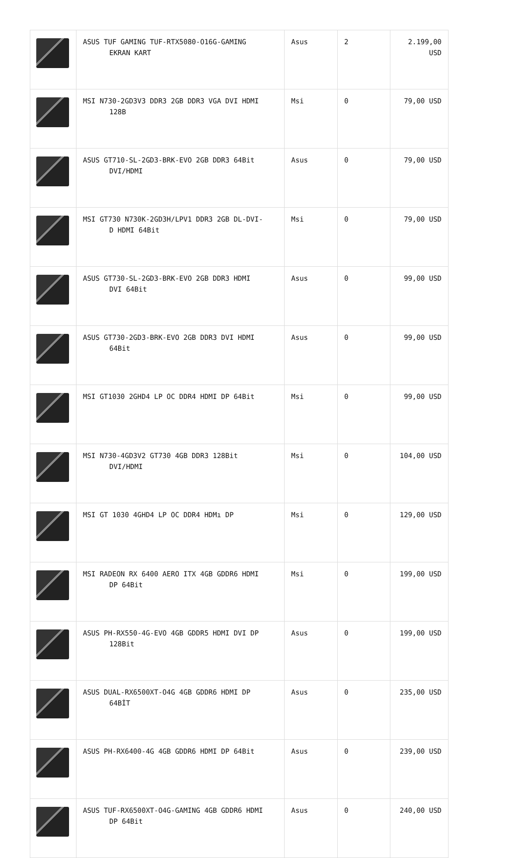| | ASUS TUF GAMING TUF-RTX5080-O16G-GAMING EKRAN KART | Asus | 2 | 2.199,00 USD |
| | MSI N730-2GD3V3 DDR3 2GB DDR3 VGA DVI HDMI 128B | Msi | 0 | 79,00 USD |
| | ASUS GT710-SL-2GD3-BRK-EVO 2GB DDR3 64Bit DVI/HDMI | Asus | 0 | 79,00 USD |
| | MSI GT730 N730K-2GD3H/LPV1 DDR3 2GB DL-DVI- D HDMI 64Bit | Msi | 0 | 79,00 USD |
| | ASUS GT730-SL-2GD3-BRK-EVO 2GB DDR3 HDMI DVI 64Bit | Asus | 0 | 99,00 USD |
| | ASUS GT730-2GD3-BRK-EVO 2GB DDR3 DVI HDMI 64Bit | Asus | 0 | 99,00 USD |
| | MSI GT1030 2GHD4 LP OC DDR4 HDMI DP 64Bit | Msi | 0 | 99,00 USD |
| | MSI N730-4GD3V2 GT730 4GB DDR3 128Bit DVI/HDMI | Msi | 0 | 104,00 USD |
| | MSI GT 1030 4GHD4 LP OC DDR4 HDMı DP | Msi | 0 | 129,00 USD |
| | MSI RADEON RX 6400 AERO ITX 4GB GDDR6 HDMI DP 64Bit | Msi | 0 | 199,00 USD |
| | ASUS PH-RX550-4G-EVO 4GB GDDR5 HDMI DVI DP 128Bit | Asus | 0 | 199,00 USD |
| | ASUS DUAL-RX6500XT-O4G 4GB GDDR6 HDMI DP 64BİT | Asus | 0 | 235,00 USD |
| | ASUS PH-RX6400-4G 4GB GDDR6 HDMI DP 64Bit | Asus | 0 | 239,00 USD |
| | ASUS TUF-RX6500XT-O4G-GAMING 4GB GDDR6 HDMI DP 64Bit | Asus | 0 | 240,00 USD |